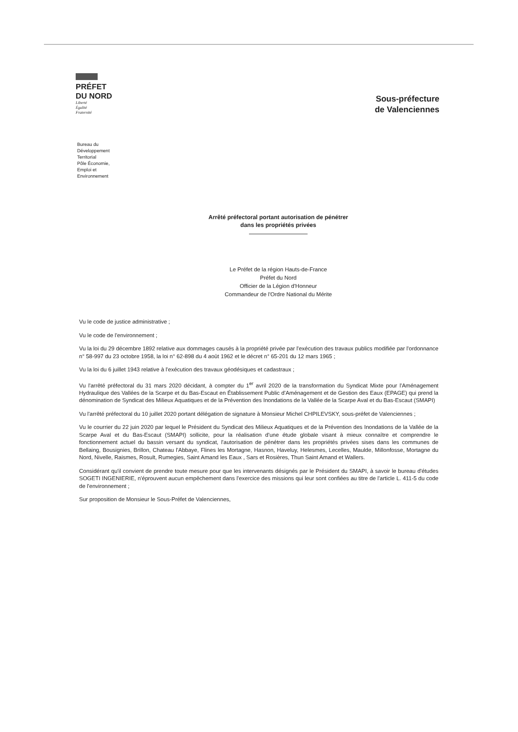PRÉFET
DU NORD
Liberté
Égalité
Fraternité
Sous-préfecture
de Valenciennes
Bureau du
Développement
Territorial
Pôle Économie,
Emploi et
Environnement
Arrêté préfectoral portant autorisation de pénétrer
dans les propriétés privées
Le Préfet de la région Hauts-de-France
Préfet du Nord
Officier de la Légion d'Honneur
Commandeur de l'Ordre National du Mérite
Vu le code de justice administrative ;
Vu le code de l'environnement ;
Vu la loi du 29 décembre 1892 relative aux dommages causés à la propriété privée par l'exécution des travaux publics modifiée par l'ordonnance n° 58-997 du 23 octobre 1958, la loi n° 62-898 du 4 août 1962 et le décret n° 65-201 du 12 mars 1965 ;
Vu la loi du 6 juillet 1943 relative à l'exécution des travaux géodésiques et cadastraux ;
Vu l'arrêté préfectoral du 31 mars 2020 décidant, à compter du 1<sup>er</sup> avril 2020 de la transformation du Syndicat Mixte pour l'Aménagement Hydraulique des Vallées de la Scarpe et du Bas-Escaut en Établissement Public d'Aménagement et de Gestion des Eaux (EPAGE) qui prend la dénomination de Syndicat des Milieux Aquatiques et de la Prévention des Inondations de la Vallée de la Scarpe Aval et du Bas-Escaut (SMAPI)
Vu l'arrêté préfectoral du 10 juillet 2020 portant délégation de signature à Monsieur Michel CHPILEVSKY, sous-préfet de Valenciennes ;
Vu le courrier du 22 juin 2020 par lequel le Président du Syndicat des Milieux Aquatiques et de la Prévention des Inondations de la Vallée de la Scarpe Aval et du Bas-Escaut (SMAPI) sollicite, pour la réalisation d'une étude globale visant à mieux connaître et comprendre le fonctionnement actuel du bassin versant du syndicat, l'autorisation de pénétrer dans les propriétés privées sises dans les communes de Bellaing, Bousignies, Brillon, Chateau l'Abbaye, Flines les Mortagne, Hasnon, Haveluy, Helesmes, Lecelles, Maulde, Millonfosse, Mortagne du Nord, Nivelle, Raismes, Rosult, Rumegies, Saint Amand les Eaux , Sars et Rosières, Thun Saint Amand et Wallers.
Considérant qu'il convient de prendre toute mesure pour que les intervenants désignés par le Président du SMAPI, à savoir le bureau d'études SOGETI INGENIERIE, n'éprouvent aucun empêchement dans l'exercice des missions qui leur sont confiées au titre de l'article L. 411-5 du code de l'environnement ;
Sur proposition de Monsieur le Sous-Préfet de Valenciennes,